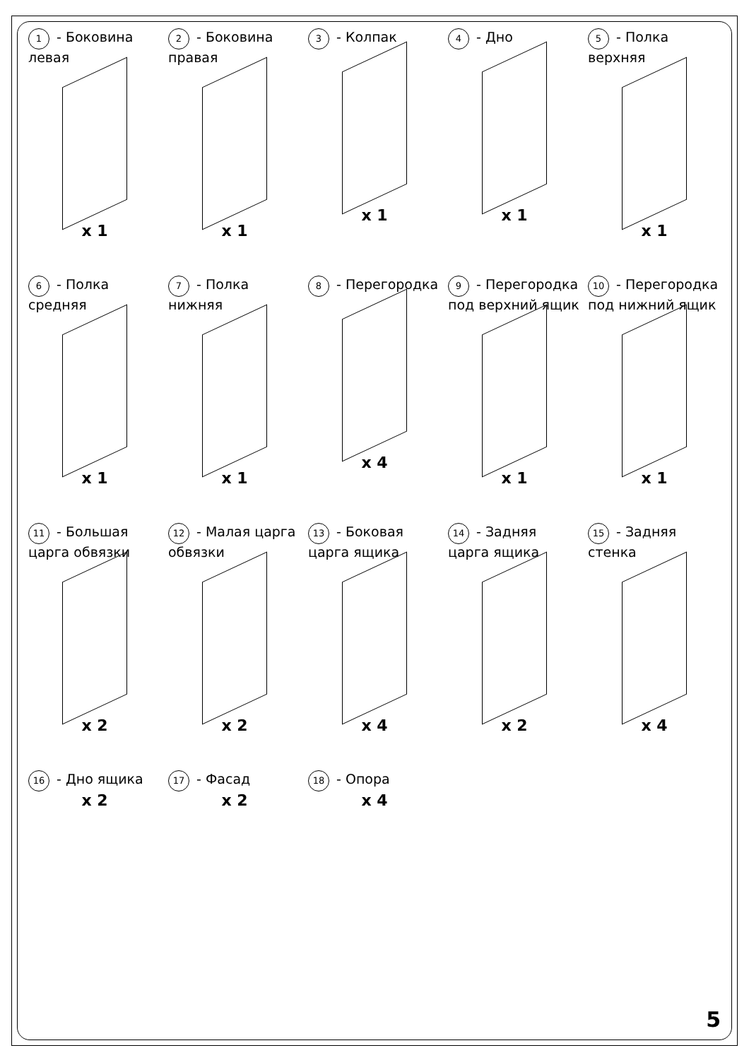1 - Боковина левая
x 1
2 - Боковина правая
x 1
3 - Колпак
x 1
4 - Дно
x 1
5 - Полка верхняя
x 1
6 - Полка средняя
x 1
7 - Полка нижняя
x 1
8 - Перегородка
x 4
9 - Перегородка под верхний ящик
x 1
10 - Перегородка под нижний ящик
x 1
11 - Большая царга обвязки
x 2
12 - Малая царга обвязки
x 2
13 - Боковая царга ящика
x 4
14 - Задняя царга ящика
x 2
15 - Задняя стенка
x 4
16 - Дно ящика
x 2
17 - Фасад
x 2
18 - Опора
x 4
5